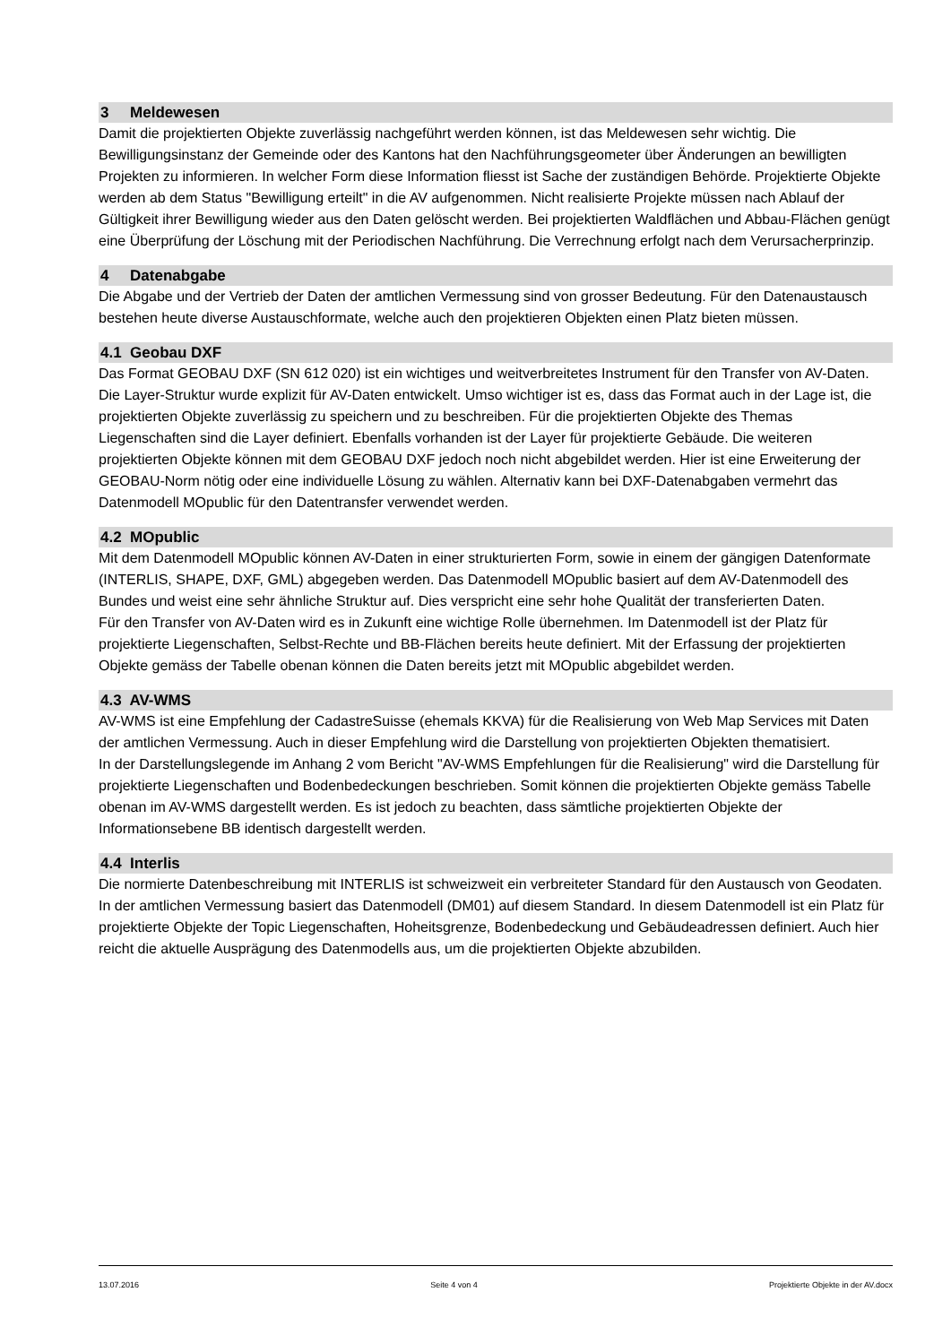3 Meldewesen
Damit die projektierten Objekte zuverlässig nachgeführt werden können, ist das Meldewesen sehr wichtig. Die Bewilligungsinstanz der Gemeinde oder des Kantons hat den Nachführungsgeometer über Änderungen an bewilligten Projekten zu informieren. In welcher Form diese Information fliesst ist Sache der zuständigen Behörde. Projektierte Objekte werden ab dem Status "Bewilligung erteilt" in die AV aufgenommen. Nicht realisierte Projekte müssen nach Ablauf der Gültigkeit ihrer Bewilligung wieder aus den Daten gelöscht werden. Bei projektierten Waldflächen und Abbau-Flächen genügt eine Überprüfung der Löschung mit der Periodischen Nachführung. Die Verrechnung erfolgt nach dem Verursacherprinzip.
4 Datenabgabe
Die Abgabe und der Vertrieb der Daten der amtlichen Vermessung sind von grosser Bedeutung. Für den Datenaustausch bestehen heute diverse Austauschformate, welche auch den projektieren Objekten einen Platz bieten müssen.
4.1 Geobau DXF
Das Format GEOBAU DXF (SN 612 020) ist ein wichtiges und weitverbreitetes Instrument für den Transfer von AV-Daten. Die Layer-Struktur wurde explizit für AV-Daten entwickelt. Umso wichtiger ist es, dass das Format auch in der Lage ist, die projektierten Objekte zuverlässig zu speichern und zu beschreiben. Für die projektierten Objekte des Themas Liegenschaften sind die Layer definiert. Ebenfalls vorhanden ist der Layer für projektierte Gebäude. Die weiteren projektierten Objekte können mit dem GEOBAU DXF jedoch noch nicht abgebildet werden. Hier ist eine Erweiterung der GEOBAU-Norm nötig oder eine individuelle Lösung zu wählen. Alternativ kann bei DXF-Datenabgaben vermehrt das Datenmodell MOpublic für den Datentransfer verwendet werden.
4.2 MOpublic
Mit dem Datenmodell MOpublic können AV-Daten in einer strukturierten Form, sowie in einem der gängigen Datenformate (INTERLIS, SHAPE, DXF, GML) abgegeben werden. Das Datenmodell MOpublic basiert auf dem AV-Datenmodell des Bundes und weist eine sehr ähnliche Struktur auf. Dies verspricht eine sehr hohe Qualität der transferierten Daten.
Für den Transfer von AV-Daten wird es in Zukunft eine wichtige Rolle übernehmen. Im Datenmodell ist der Platz für projektierte Liegenschaften, Selbst-Rechte und BB-Flächen bereits heute definiert. Mit der Erfassung der projektierten Objekte gemäss der Tabelle obenan können die Daten bereits jetzt mit MOpublic abgebildet werden.
4.3 AV-WMS
AV-WMS ist eine Empfehlung der CadastreSuisse (ehemals KKVA) für die Realisierung von Web Map Services mit Daten der amtlichen Vermessung. Auch in dieser Empfehlung wird die Darstellung von projektierten Objekten thematisiert.
In der Darstellungslegende im Anhang 2 vom Bericht "AV-WMS Empfehlungen für die Realisierung" wird die Darstellung für projektierte Liegenschaften und Bodenbedeckungen beschrieben. Somit können die projektierten Objekte gemäss Tabelle obenan im AV-WMS dargestellt werden. Es ist jedoch zu beachten, dass sämtliche projektierten Objekte der Informationsebene BB identisch dargestellt werden.
4.4 Interlis
Die normierte Datenbeschreibung mit INTERLIS ist schweizweit ein verbreiteter Standard für den Austausch von Geodaten. In der amtlichen Vermessung basiert das Datenmodell (DM01) auf diesem Standard. In diesem Datenmodell ist ein Platz für projektierte Objekte der Topic Liegenschaften, Hoheitsgrenze, Bodenbedeckung und Gebäudeadressen definiert. Auch hier reicht die aktuelle Ausprägung des Datenmodells aus, um die projektierten Objekte abzubilden.
13.07.2016 Seite 4 von 4 Projektierte Objekte in der AV.docx